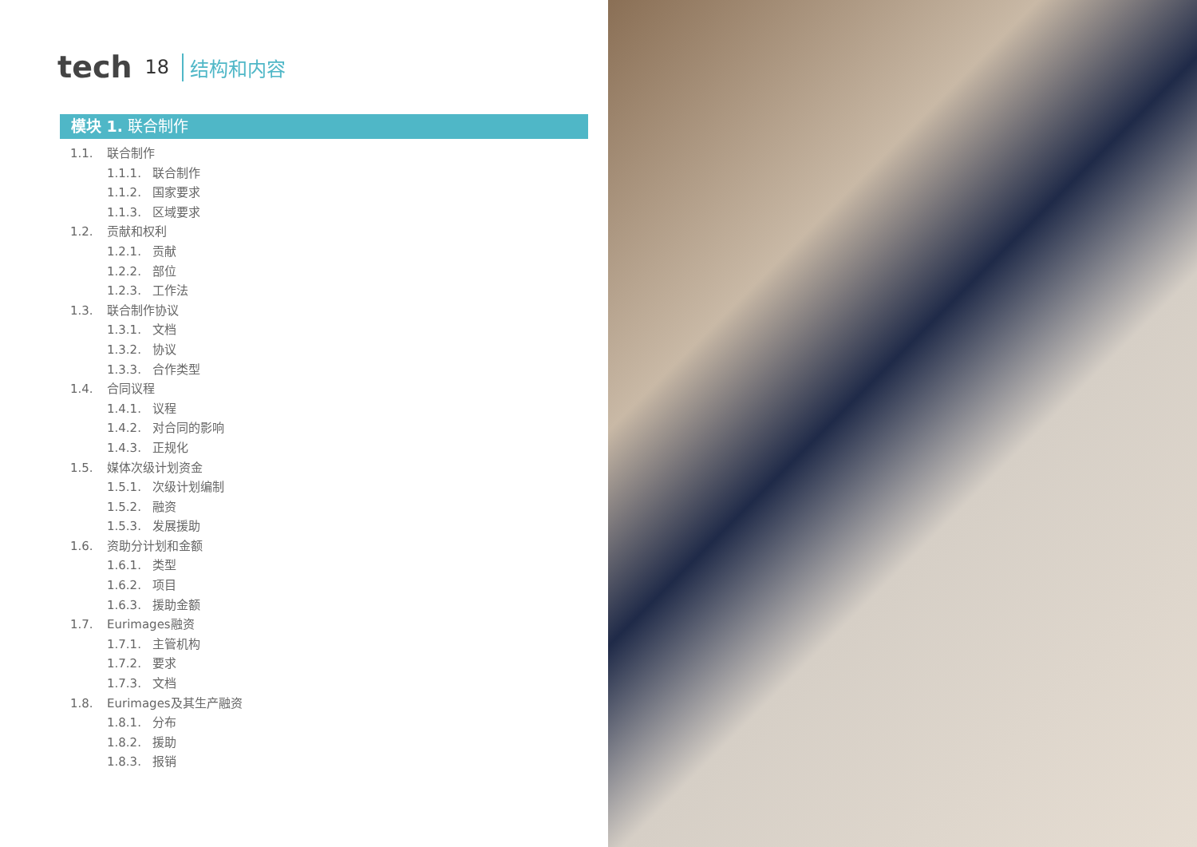tech 18 结构和内容
模块 1. 联合制作
1.1. 联合制作
1.1.1. 联合制作
1.1.2. 国家要求
1.1.3. 区域要求
1.2. 贡献和权利
1.2.1. 贡献
1.2.2. 部位
1.2.3. 工作法
1.3. 联合制作协议
1.3.1. 文档
1.3.2. 协议
1.3.3. 合作类型
1.4. 合同议程
1.4.1. 议程
1.4.2. 对合同的影响
1.4.3. 正规化
1.5. 媒体次级计划资金
1.5.1. 次级计划编制
1.5.2. 融资
1.5.3. 发展援助
1.6. 资助分计划和金额
1.6.1. 类型
1.6.2. 项目
1.6.3. 援助金额
1.7. Eurimages融资
1.7.1. 主管机构
1.7.2. 要求
1.7.3. 文档
1.8. Eurimages及其生产融资
1.8.1. 分布
1.8.2. 援助
1.8.3. 报销